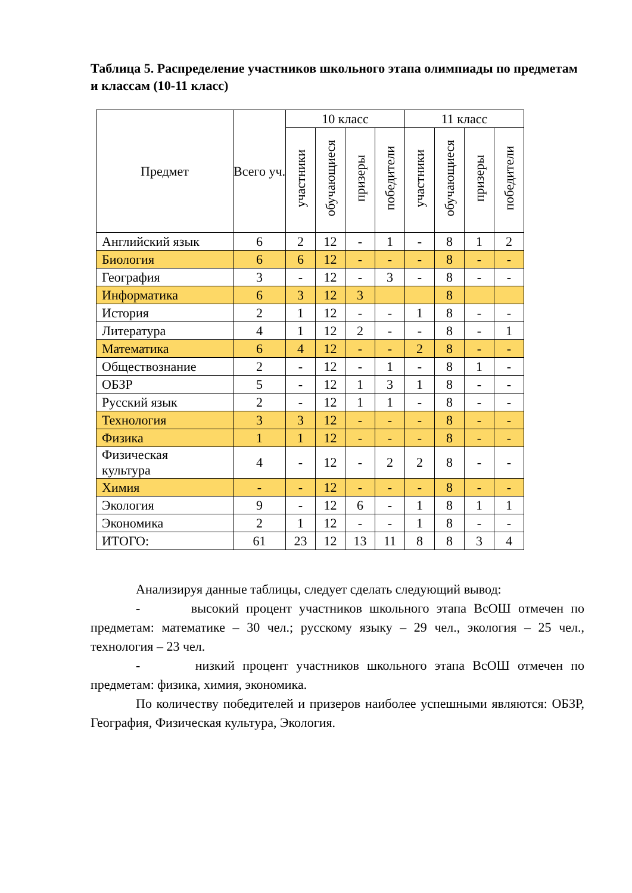Таблица 5. Распределение участников школьного этапа олимпиады по предметам и классам (10-11 класс)
| Предмет | Всего уч. | 10 класс | | | | 11 класс | | | |
| --- | --- | --- | --- | --- | --- | --- | --- | --- | --- |
| | | участники | обучающиеся | призеры | победители | участники | обучающиеся | призеры | победители |
| Английский язык | 6 | 2 | 12 | - | 1 | - | 8 | 1 | 2 |
| Биология | 6 | 6 | 12 | - | - | - | 8 | - | - |
| География | 3 | - | 12 | - | 3 | - | 8 | - | - |
| Информатика | 6 | 3 | 12 | 3 | | | 8 | | |
| История | 2 | 1 | 12 | - | - | 1 | 8 | - | - |
| Литература | 4 | 1 | 12 | 2 | - | - | 8 | - | 1 |
| Математика | 6 | 4 | 12 | - | - | 2 | 8 | - | - |
| Обществознание | 2 | - | 12 | - | 1 | - | 8 | 1 | - |
| ОБЗР | 5 | - | 12 | 1 | 3 | 1 | 8 | - | - |
| Русский язык | 2 | - | 12 | 1 | 1 | - | 8 | - | - |
| Технология | 3 | 3 | 12 | - | - | - | 8 | - | - |
| Физика | 1 | 1 | 12 | - | - | - | 8 | - | - |
| Физическая культура | 4 | - | 12 | - | 2 | 2 | 8 | - | - |
| Химия | - | - | 12 | - | - | - | 8 | - | - |
| Экология | 9 | - | 12 | 6 | - | 1 | 8 | 1 | 1 |
| Экономика | 2 | 1 | 12 | - | - | 1 | 8 | - | - |
| ИТОГО: | 61 | 23 | 12 | 13 | 11 | 8 | 8 | 3 | 4 |
Анализируя данные таблицы, следует сделать следующий вывод:
- высокий процент участников школьного этапа ВсОШ отмечен по предметам: математике – 30 чел.; русскому языку – 29 чел., экология – 25 чел., технология – 23 чел.
- низкий процент участников школьного этапа ВсОШ отмечен по предметам: физика, химия, экономика.
По количеству победителей и призеров наиболее успешными являются: ОБЗР, География, Физическая культура, Экология.